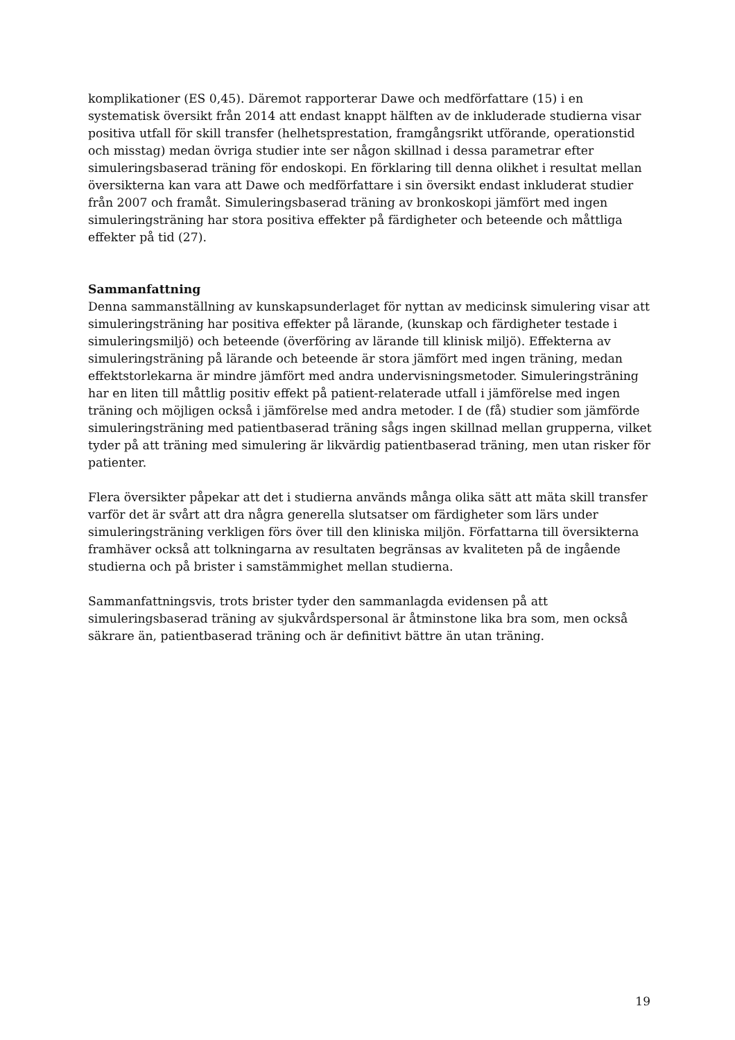komplikationer (ES 0,45). Däremot rapporterar Dawe och medförfattare (15) i en systematisk översikt från 2014 att endast knappt hälften av de inkluderade studierna visar positiva utfall för skill transfer (helhetsprestation, framgångsrikt utförande, operationstid och misstag) medan övriga studier inte ser någon skillnad i dessa parametrar efter simuleringsbaserad träning för endoskopi. En förklaring till denna olikhet i resultat mellan översikterna kan vara att Dawe och medförfattare i sin översikt endast inkluderat studier från 2007 och framåt. Simuleringsbaserad träning av bronkoskopi jämfört med ingen simuleringsträning har stora positiva effekter på färdigheter och beteende och måttliga effekter på tid (27).
Sammanfattning
Denna sammanställning av kunskapsunderlaget för nyttan av medicinsk simulering visar att simuleringsträning har positiva effekter på lärande, (kunskap och färdigheter testade i simuleringsmiljö) och beteende (överföring av lärande till klinisk miljö). Effekterna av simuleringsträning på lärande och beteende är stora jämfört med ingen träning, medan effektstorlekarna är mindre jämfört med andra undervisningsmetoder. Simuleringsträning har en liten till måttlig positiv effekt på patient-relaterade utfall i jämförelse med ingen träning och möjligen också i jämförelse med andra metoder. I de (få) studier som jämförde simuleringsträning med patientbaserad träning sågs ingen skillnad mellan grupperna, vilket tyder på att träning med simulering är likvärdig patientbaserad träning, men utan risker för patienter.
Flera översikter påpekar att det i studierna används många olika sätt att mäta skill transfer varför det är svårt att dra några generella slutsatser om färdigheter som lärs under simuleringsträning verkligen förs över till den kliniska miljön. Författarna till översikterna framhäver också att tolkningarna av resultaten begränsas av kvaliteten på de ingående studierna och på brister i samstämmighet mellan studierna.
Sammanfattningsvis, trots brister tyder den sammanlagda evidensen på att simuleringsbaserad träning av sjukvårdspersonal är åtminstone lika bra som, men också säkrare än, patientbaserad träning och är definitivt bättre än utan träning.
19